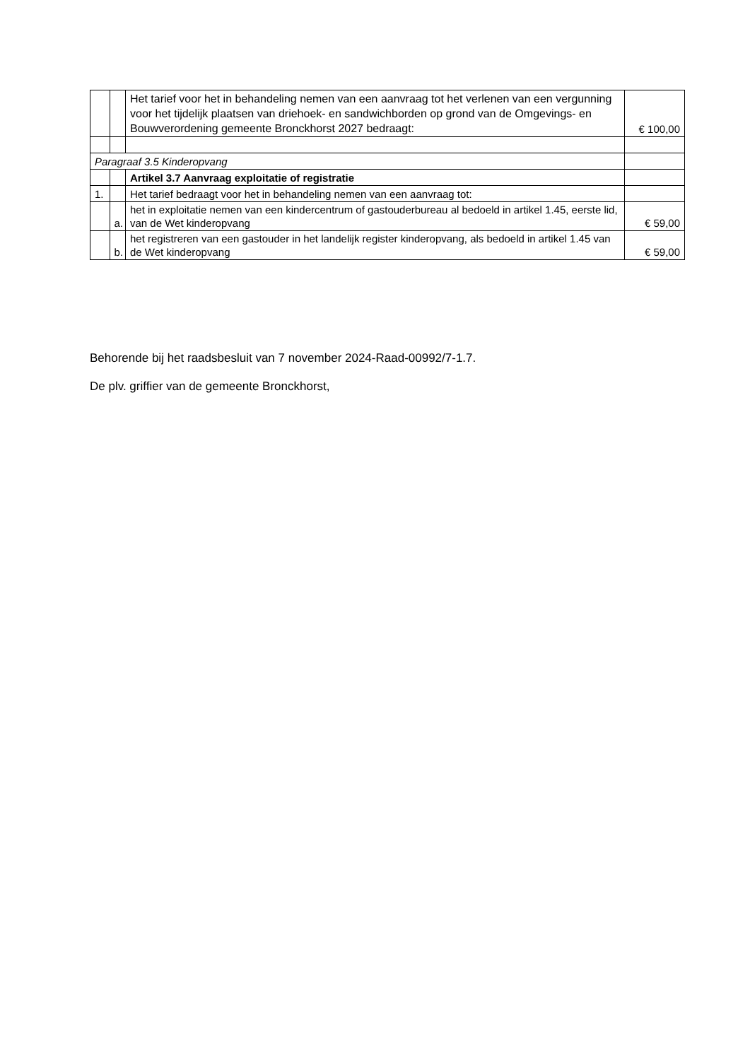| | | Het tarief voor het in behandeling nemen van een aanvraag tot het verlenen van een vergunning voor het tijdelijk plaatsen van driehoek- en sandwichborden op grond van de Omgevings- en Bouwverordening gemeente Bronckhorst 2027 bedraagt: | € 100,00 |
| Paragraaf 3.5 Kinderopvang | | | |
| | | Artikel 3.7 Aanvraag exploitatie of registratie | |
| 1. | | Het tarief bedraagt voor het in behandeling nemen van een aanvraag tot: | |
| | a. | het in exploitatie nemen van een kindercentrum of gastouderbureau al bedoeld in artikel 1.45, eerste lid, van de Wet kinderopvang | € 59,00 |
| | b. | het registreren van een gastouder in het landelijk register kinderopvang, als bedoeld in artikel 1.45 van de Wet kinderopvang | € 59,00 |
Behorende bij het raadsbesluit van 7 november 2024-Raad-00992/7-1.7.
De plv. griffier van de gemeente Bronckhorst,